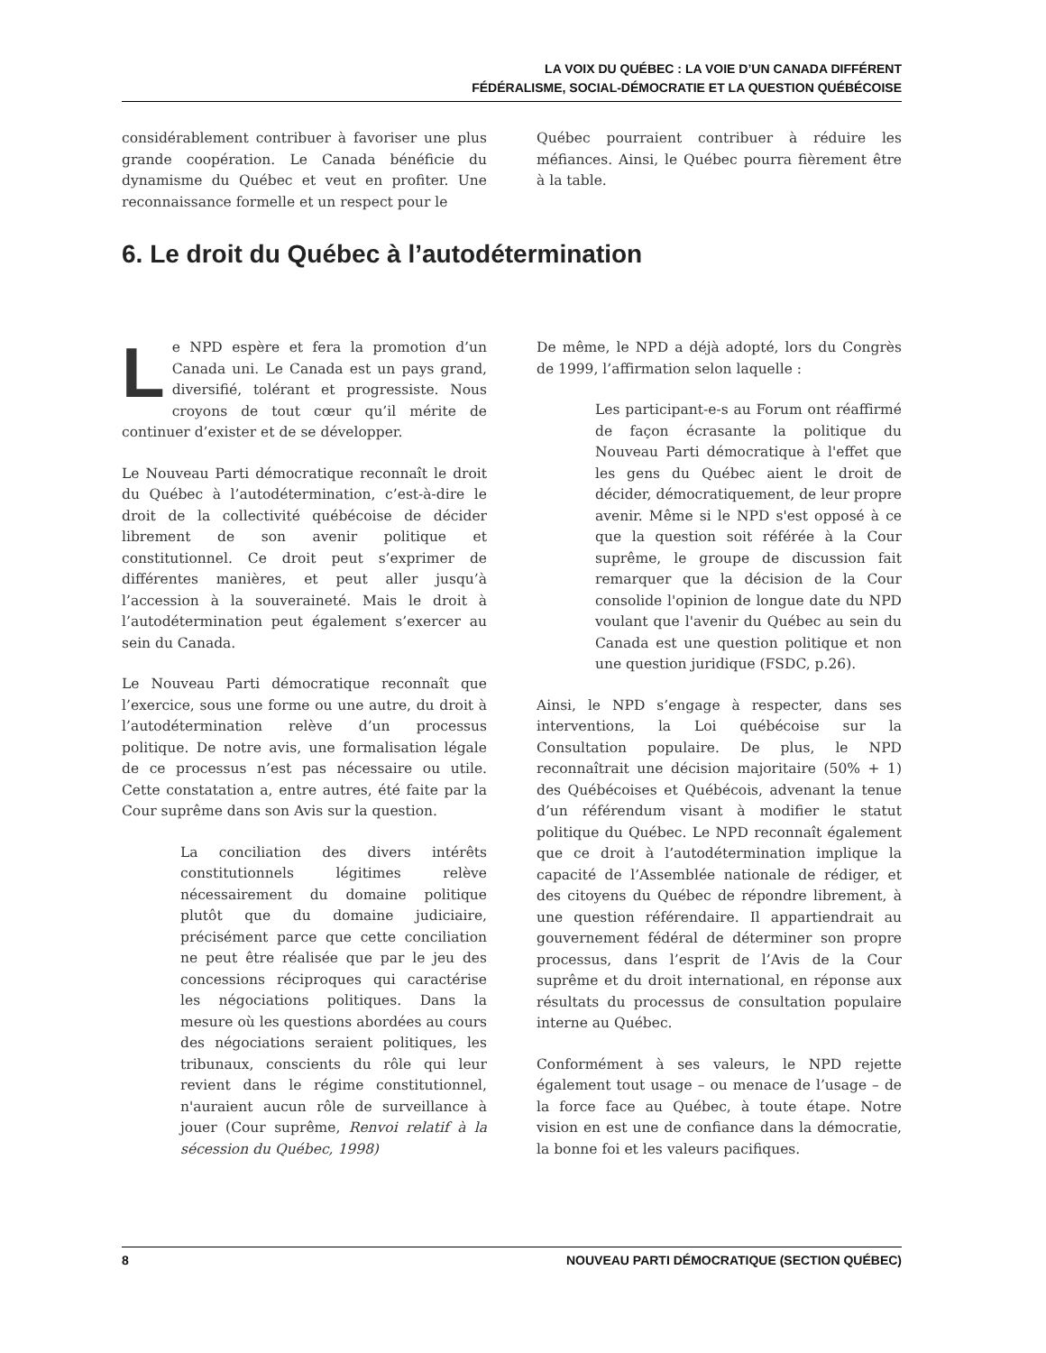LA VOIX DU QUÉBEC : LA VOIE D’UN CANADA DIFFÉRENT
FÉDÉRALISME, SOCIAL-DÉMOCRATIE ET LA QUESTION QUÉBÉCOISE
considérablement contribuer à favoriser une plus grande coopération. Le Canada bénéficie du dynamisme du Québec et veut en profiter. Une reconnaissance formelle et un respect pour le
Québec pourraient contribuer à réduire les méfiances. Ainsi, le Québec pourra fièrement être à la table.
6. Le droit du Québec à l’autodétermination
Le NPD espère et fera la promotion d’un Canada uni. Le Canada est un pays grand, diversifié, tolérant et progressiste. Nous croyons de tout cœur qu’il mérite de continuer d’exister et de se développer.
Le Nouveau Parti démocratique reconnaît le droit du Québec à l’autodétermination, c’est-à-dire le droit de la collectivité québécoise de décider librement de son avenir politique et constitutionnel. Ce droit peut s’exprimer de différentes manières, et peut aller jusqu’à l’accession à la souveraineté. Mais le droit à l’autodétermination peut également s’exercer au sein du Canada.
Le Nouveau Parti démocratique reconnaît que l’exercice, sous une forme ou une autre, du droit à l’autodétermination relève d’un processus politique. De notre avis, une formalisation légale de ce processus n’est pas nécessaire ou utile. Cette constatation a, entre autres, été faite par la Cour suprême dans son Avis sur la question.
La conciliation des divers intérêts constitutionnels légitimes relève nécessairement du domaine politique plutôt que du domaine judiciaire, précisément parce que cette conciliation ne peut être réalisée que par le jeu des concessions réciproques qui caractérise les négociations politiques. Dans la mesure où les questions abordées au cours des négociations seraient politiques, les tribunaux, conscients du rôle qui leur revient dans le régime constitutionnel, n'auraient aucun rôle de surveillance à jouer (Cour suprême, Renvoi relatif à la sécession du Québec, 1998)
De même, le NPD a déjà adopté, lors du Congrès de 1999, l’affirmation selon laquelle :
Les participant-e-s au Forum ont réaffirmé de façon écrasante la politique du Nouveau Parti démocratique à l'effet que les gens du Québec aient le droit de décider, démocratiquement, de leur propre avenir. Même si le NPD s'est opposé à ce que la question soit référée à la Cour suprême, le groupe de discussion fait remarquer que la décision de la Cour consolide l'opinion de longue date du NPD voulant que l'avenir du Québec au sein du Canada est une question politique et non une question juridique (FSDC, p.26).
Ainsi, le NPD s’engage à respecter, dans ses interventions, la Loi québécoise sur la Consultation populaire. De plus, le NPD reconnaîtrait une décision majoritaire (50% + 1) des Québécoises et Québécois, advenant la tenue d’un référendum visant à modifier le statut politique du Québec. Le NPD reconnaît également que ce droit à l’autodétermination implique la capacité de l’Assemblée nationale de rédiger, et des citoyens du Québec de répondre librement, à une question référendaire. Il appartiendrait au gouvernement fédéral de déterminer son propre processus, dans l’esprit de l’Avis de la Cour suprême et du droit international, en réponse aux résultats du processus de consultation populaire interne au Québec.
Conformément à ses valeurs, le NPD rejette également tout usage – ou menace de l’usage – de la force face au Québec, à toute étape. Notre vision en est une de confiance dans la démocratie, la bonne foi et les valeurs pacifiques.
8 NOUVEAU PARTI DÉMOCRATIQUE (SECTION QUÉBEC)